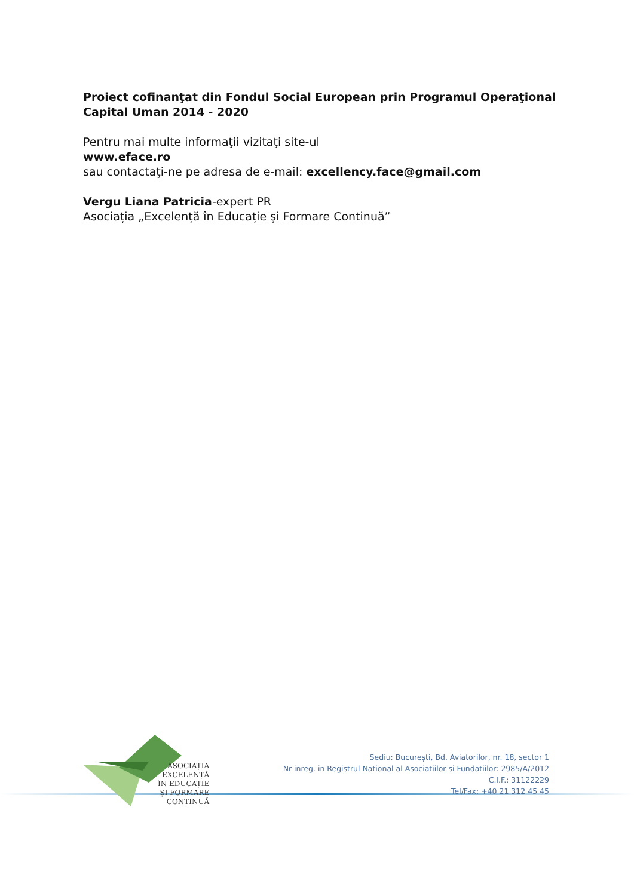Proiect cofinanţat din Fondul Social European prin Programul Operaţional Capital Uman 2014 - 2020
Pentru mai multe informaţii vizitaţi site-ul
www.eface.ro
sau contactaţi-ne pe adresa de e-mail: excellency.face@gmail.com
Vergu Liana Patricia-expert PR
Asociația „Excelență în Educație și Formare Continuă”
ASOCIAȚIA
EXCELENȚĂ
ÎN EDUCAȚIE
ȘI FORMARE
CONTINUĂ
Sediu: București, Bd. Aviatorilor, nr. 18, sector 1
Nr inreg. in Registrul National al Asociatiilor si Fundatiilor: 2985/A/2012
C.I.F.: 31122229
Tel/Fax: +40 21 312 45 45